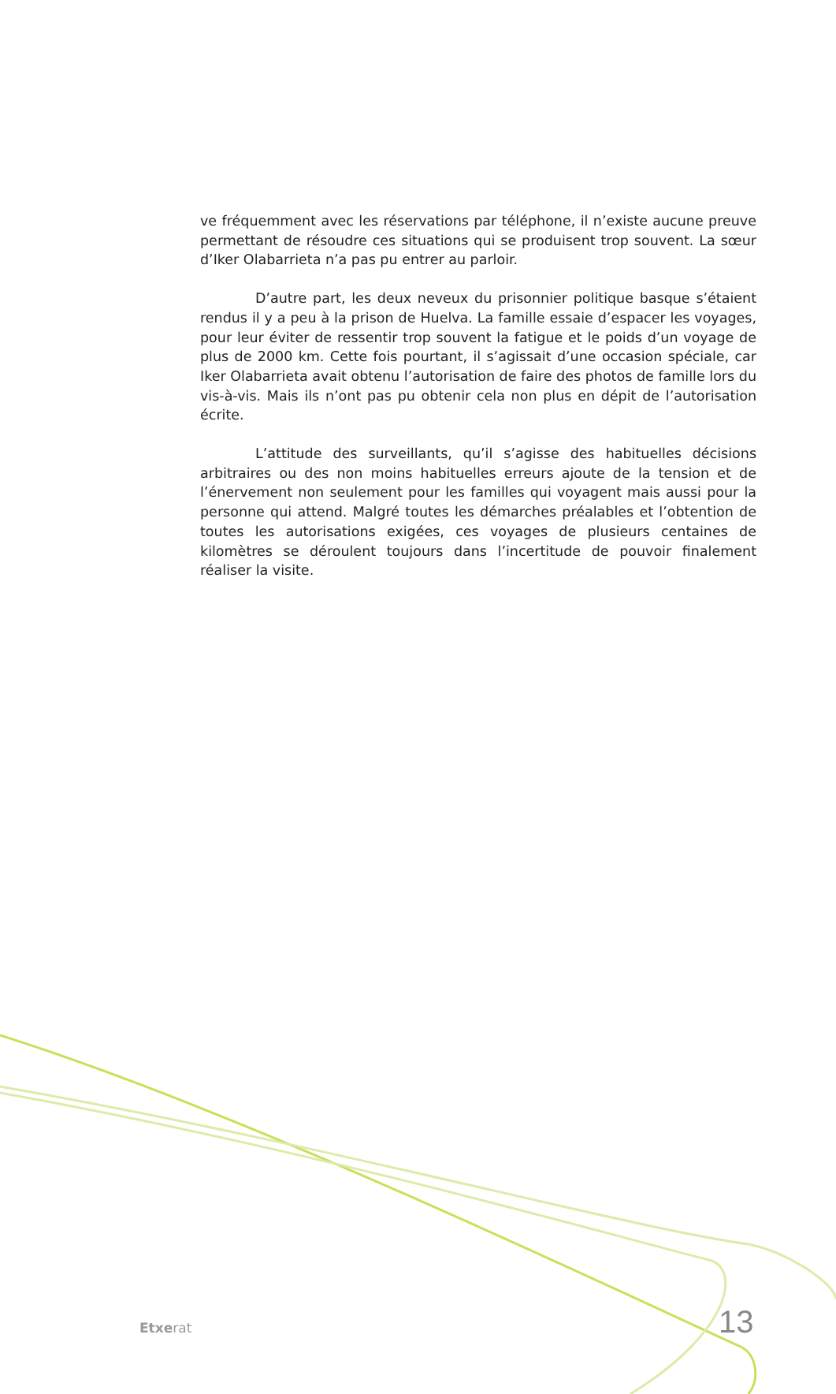ve fréquemment avec les réservations par téléphone, il n’existe aucune preuve permettant de résoudre ces situations qui se produisent trop souvent. La sœur d’Iker Olabarrieta n’a pas pu entrer au parloir.
D’autre part, les deux neveux du prisonnier politique basque s’étaient rendus il y a peu à la prison de Huelva. La famille essaie d’espacer les voyages, pour leur éviter de ressentir trop souvent la fatigue et le poids d’un voyage de plus de 2000 km. Cette fois pourtant, il s’agissait d’une occasion spéciale, car Iker Olabarrieta avait obtenu l’autorisation de faire des photos de famille lors du vis-à-vis. Mais ils n’ont pas pu obtenir cela non plus en dépit de l’autorisation écrite.
L’attitude des surveillants, qu’il s’agisse des habituelles décisions arbitraires ou des non moins habituelles erreurs ajoute de la tension et de l’énervement non seulement pour les familles qui voyagent mais aussi pour la personne qui attend. Malgré toutes les démarches préalables et l’obtention de toutes les autorisations exigées, ces voyages de plusieurs centaines de kilomètres se déroulent toujours dans l’incertitude de pouvoir finalement réaliser la visite.
Etxerat 13